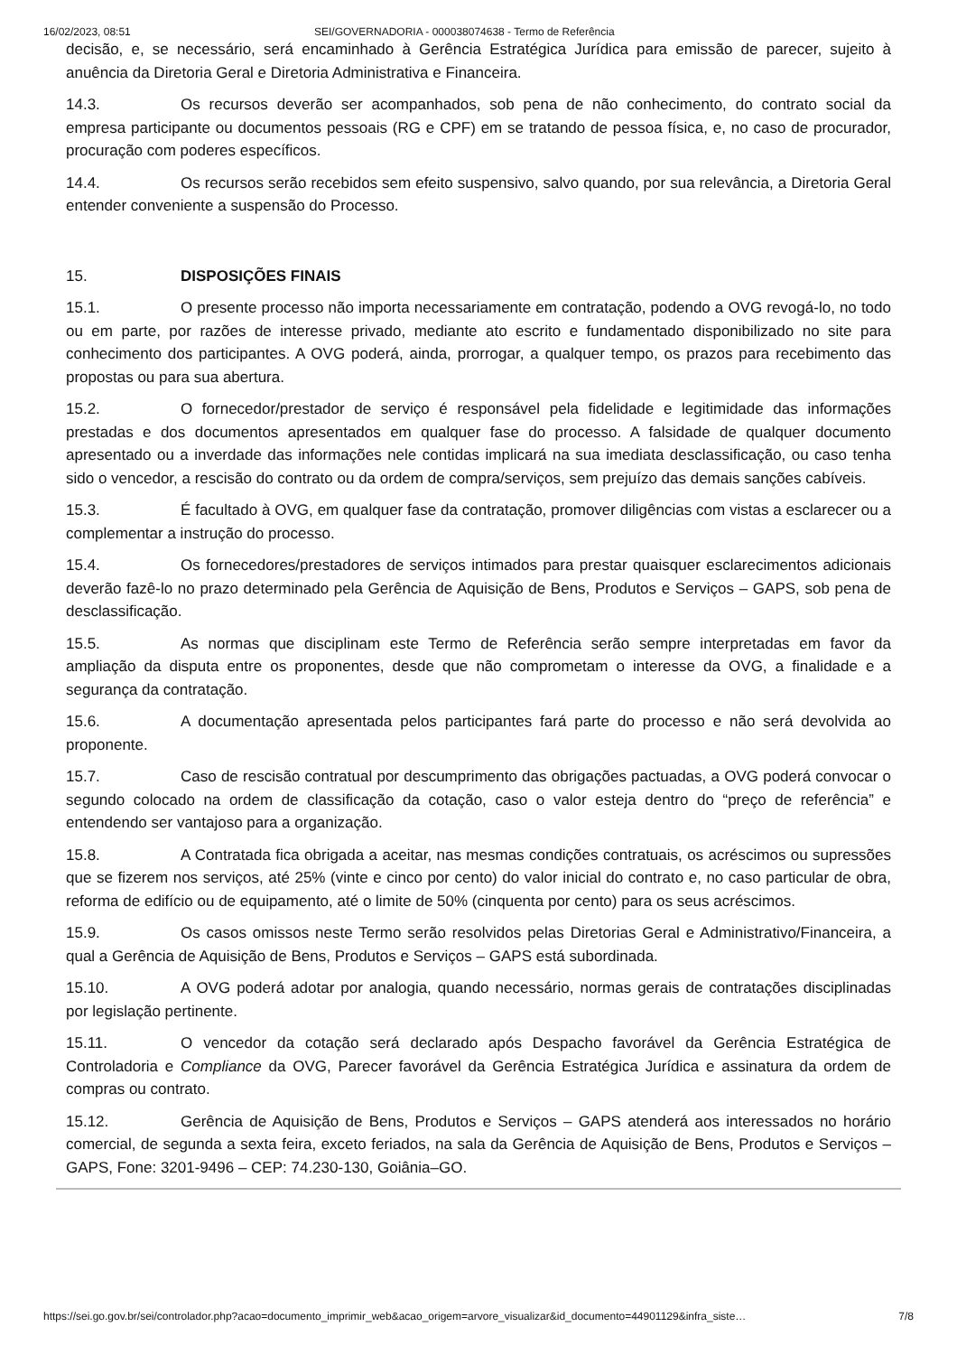16/02/2023, 08:51 SEI/GOVERNADORIA - 000038074638 - Termo de Referência
decisão, e, se necessário, será encaminhado à Gerência Estratégica Jurídica para emissão de parecer, sujeito à anuência da Diretoria Geral e Diretoria Administrativa e Financeira.
14.3. Os recursos deverão ser acompanhados, sob pena de não conhecimento, do contrato social da empresa participante ou documentos pessoais (RG e CPF) em se tratando de pessoa física, e, no caso de procurador, procuração com poderes específicos.
14.4. Os recursos serão recebidos sem efeito suspensivo, salvo quando, por sua relevância, a Diretoria Geral entender conveniente a suspensão do Processo.
15. DISPOSIÇÕES FINAIS
15.1. O presente processo não importa necessariamente em contratação, podendo a OVG revogá-lo, no todo ou em parte, por razões de interesse privado, mediante ato escrito e fundamentado disponibilizado no site para conhecimento dos participantes. A OVG poderá, ainda, prorrogar, a qualquer tempo, os prazos para recebimento das propostas ou para sua abertura.
15.2. O fornecedor/prestador de serviço é responsável pela fidelidade e legitimidade das informações prestadas e dos documentos apresentados em qualquer fase do processo. A falsidade de qualquer documento apresentado ou a inverdade das informações nele contidas implicará na sua imediata desclassificação, ou caso tenha sido o vencedor, a rescisão do contrato ou da ordem de compra/serviços, sem prejuízo das demais sanções cabíveis.
15.3. É facultado à OVG, em qualquer fase da contratação, promover diligências com vistas a esclarecer ou a complementar a instrução do processo.
15.4. Os fornecedores/prestadores de serviços intimados para prestar quaisquer esclarecimentos adicionais deverão fazê-lo no prazo determinado pela Gerência de Aquisição de Bens, Produtos e Serviços – GAPS, sob pena de desclassificação.
15.5. As normas que disciplinam este Termo de Referência serão sempre interpretadas em favor da ampliação da disputa entre os proponentes, desde que não comprometam o interesse da OVG, a finalidade e a segurança da contratação.
15.6. A documentação apresentada pelos participantes fará parte do processo e não será devolvida ao proponente.
15.7. Caso de rescisão contratual por descumprimento das obrigações pactuadas, a OVG poderá convocar o segundo colocado na ordem de classificação da cotação, caso o valor esteja dentro do “preço de referência” e entendendo ser vantajoso para a organização.
15.8. A Contratada fica obrigada a aceitar, nas mesmas condições contratuais, os acréscimos ou supressões que se fizerem nos serviços, até 25% (vinte e cinco por cento) do valor inicial do contrato e, no caso particular de obra, reforma de edifício ou de equipamento, até o limite de 50% (cinquenta por cento) para os seus acréscimos.
15.9. Os casos omissos neste Termo serão resolvidos pelas Diretorias Geral e Administrativo/Financeira, a qual a Gerência de Aquisição de Bens, Produtos e Serviços – GAPS está subordinada.
15.10. A OVG poderá adotar por analogia, quando necessário, normas gerais de contratações disciplinadas por legislação pertinente.
15.11. O vencedor da cotação será declarado após Despacho favorável da Gerência Estratégica de Controladoria e Compliance da OVG, Parecer favorável da Gerência Estratégica Jurídica e assinatura da ordem de compras ou contrato.
15.12. Gerência de Aquisição de Bens, Produtos e Serviços – GAPS atenderá aos interessados no horário comercial, de segunda a sexta feira, exceto feriados, na sala da Gerência de Aquisição de Bens, Produtos e Serviços – GAPS, Fone: 3201-9496 – CEP: 74.230-130, Goiânia–GO.
https://sei.go.gov.br/sei/controlador.php?acao=documento_imprimir_web&acao_origem=arvore_visualizar&id_documento=44901129&infra_siste… 7/8